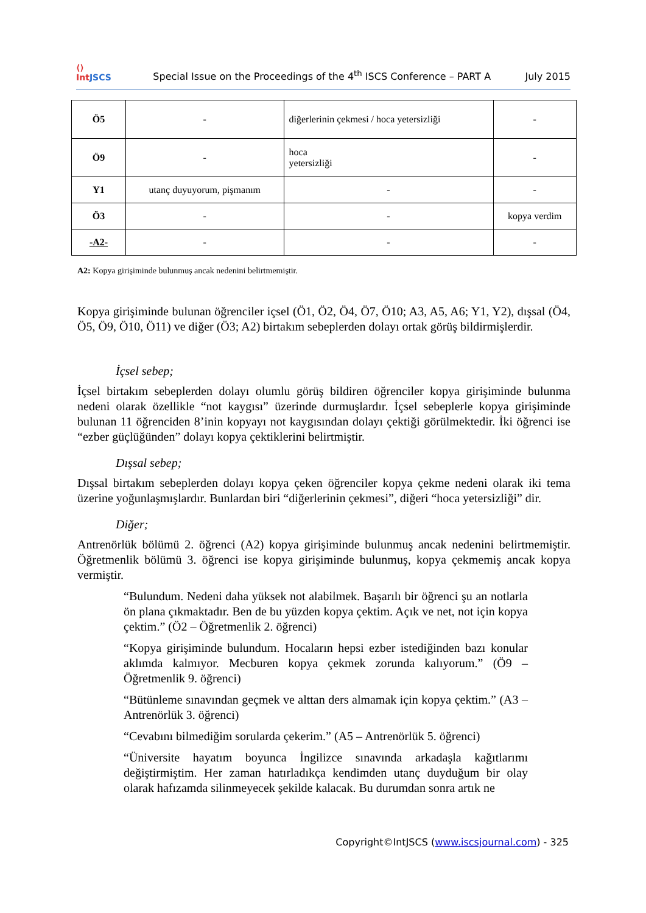⟨⟩
IntJSCS
Special Issue on the Proceedings of the 4<sup>th</sup> ISCS Conference – PART A
July 2015
| Ö5 | - | diğerlerinin çekmesi / hoca yetersizliği | - |
| Ö9 | - | hoca yetersizliği | - |
| Y1 | utanç duyuyorum, pişmanım | - | - |
| Ö3 | - | - | kopya verdim |
| -A2- | - | - | - |
A2: Kopya girişiminde bulunmuş ancak nedenini belirtmemiştir.
Kopya girişiminde bulunan öğrenciler içsel (Ö1, Ö2, Ö4, Ö7, Ö10; A3, A5, A6; Y1, Y2), dışsal (Ö4, Ö5, Ö9, Ö10, Ö11) ve diğer (Ö3; A2) birtakım sebeplerden dolayı ortak görüş bildirmişlerdir.
İçsel sebep;
İçsel birtakım sebeplerden dolayı olumlu görüş bildiren öğrenciler kopya girişiminde bulunma nedeni olarak özellikle “not kaygısı” üzerinde durmuşlardır. İçsel sebeplerle kopya girişiminde bulunan 11 öğrenciden 8’inin kopyayı not kaygısından dolayı çektiği görülmektedir. İki öğrenci ise “ezber güçlüğünden” dolayı kopya çektiklerini belirtmiştir.
Dışsal sebep;
Dışsal birtakım sebeplerden dolayı kopya çeken öğrenciler kopya çekme nedeni olarak iki tema üzerine yoğunlaşmışlardır. Bunlardan biri “diğerlerinin çekmesi”, diğeri “hoca yetersizliği” dir.
Diğer;
Antrenörlük bölümü 2. öğrenci (A2) kopya girişiminde bulunmuş ancak nedenini belirtmemiştir. Öğretmenlik bölümü 3. öğrenci ise kopya girişiminde bulunmuş, kopya çekmemiş ancak kopya vermiştir.
“Bulundum. Nedeni daha yüksek not alabilmek. Başarılı bir öğrenci şu an notlarla ön plana çıkmaktadır. Ben de bu yüzden kopya çektim. Açık ve net, not için kopya çektim.” (Ö2 – Öğretmenlik 2. öğrenci)
“Kopya girişiminde bulundum. Hocaların hepsi ezber istediğinden bazı konular aklımda kalmıyor. Mecburen kopya çekmek zorunda kalıyorum.” (Ö9 – Öğretmenlik 9. öğrenci)
“Bütünleme sınavından geçmek ve alttan ders almamak için kopya çektim.” (A3 – Antrenörlük 3. öğrenci)
“Cevabını bilmediğim sorularda çekerim.” (A5 – Antrenörlük 5. öğrenci)
“Üniversite hayatım boyunca İngilizce sınavında arkadaşla kağıtlarımı değiştirmiştim. Her zaman hatırladıkça kendimden utanç duyduğum bir olay olarak hafızamda silinmeyecek şekilde kalacak. Bu durumdan sonra artık ne
Copyright©IntJSCS (www.iscsjournal.com) - 325